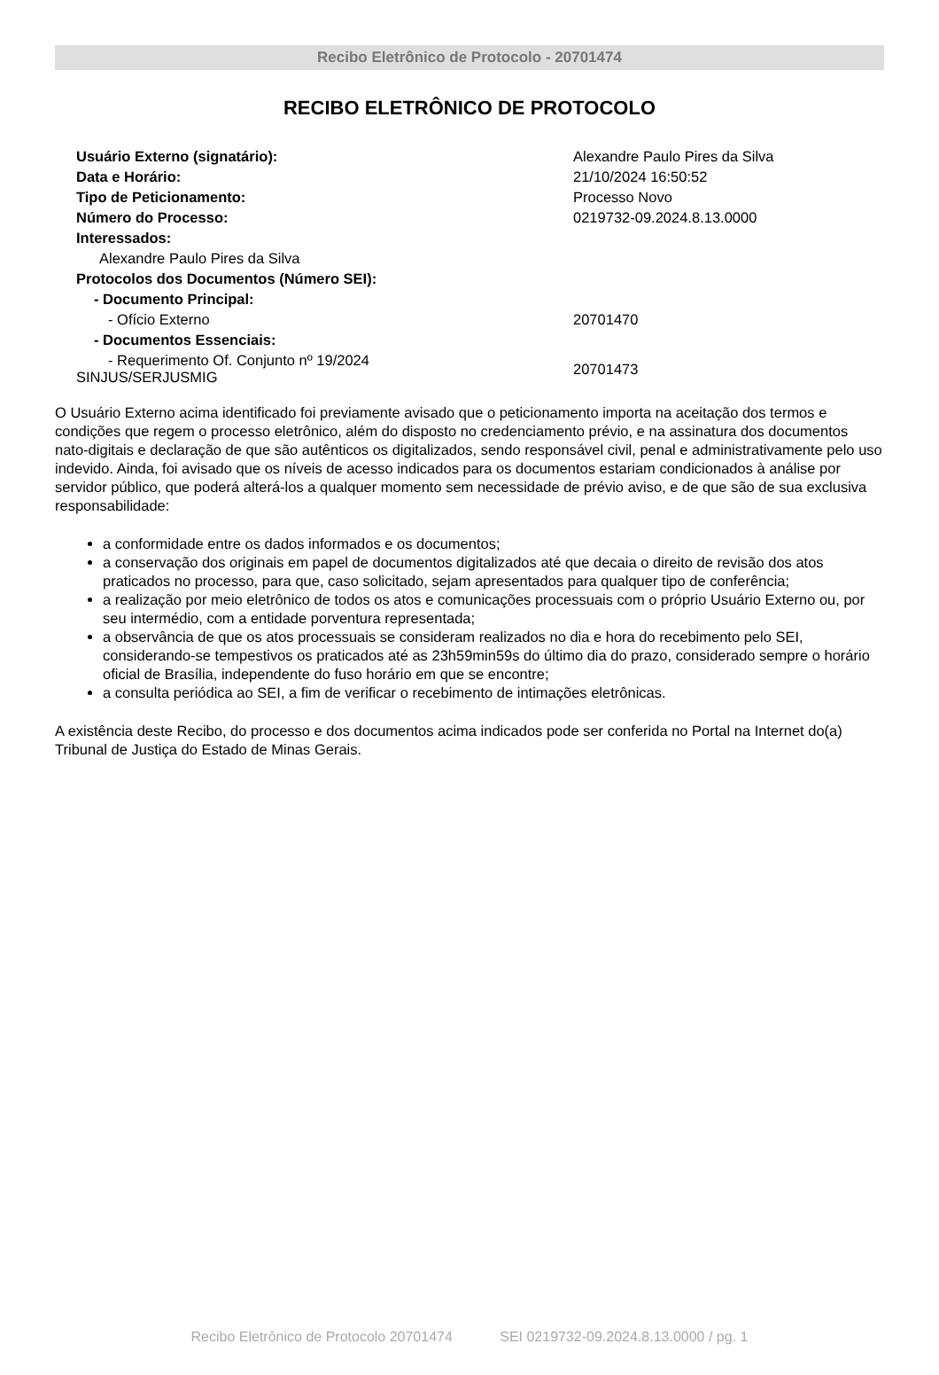Recibo Eletrônico de Protocolo - 20701474
RECIBO ELETRÔNICO DE PROTOCOLO
| Usuário Externo (signatário): | Alexandre Paulo Pires da Silva |
| Data e Horário: | 21/10/2024 16:50:52 |
| Tipo de Peticionamento: | Processo Novo |
| Número do Processo: | 0219732-09.2024.8.13.0000 |
| Interessados: | |
| Alexandre Paulo Pires da Silva | |
| Protocolos dos Documentos (Número SEI): | |
| - Documento Principal: | |
| - Ofício Externo | 20701470 |
| - Documentos Essenciais: | |
| - Requerimento Of. Conjunto nº 19/2024 SINJUS/SERJUSMIG | 20701473 |
O Usuário Externo acima identificado foi previamente avisado que o peticionamento importa na aceitação dos termos e condições que regem o processo eletrônico, além do disposto no credenciamento prévio, e na assinatura dos documentos nato-digitais e declaração de que são autênticos os digitalizados, sendo responsável civil, penal e administrativamente pelo uso indevido. Ainda, foi avisado que os níveis de acesso indicados para os documentos estariam condicionados à análise por servidor público, que poderá alterá-los a qualquer momento sem necessidade de prévio aviso, e de que são de sua exclusiva responsabilidade:
a conformidade entre os dados informados e os documentos;
a conservação dos originais em papel de documentos digitalizados até que decaia o direito de revisão dos atos praticados no processo, para que, caso solicitado, sejam apresentados para qualquer tipo de conferência;
a realização por meio eletrônico de todos os atos e comunicações processuais com o próprio Usuário Externo ou, por seu intermédio, com a entidade porventura representada;
a observância de que os atos processuais se consideram realizados no dia e hora do recebimento pelo SEI, considerando-se tempestivos os praticados até as 23h59min59s do último dia do prazo, considerado sempre o horário oficial de Brasília, independente do fuso horário em que se encontre;
a consulta periódica ao SEI, a fim de verificar o recebimento de intimações eletrônicas.
A existência deste Recibo, do processo e dos documentos acima indicados pode ser conferida no Portal na Internet do(a) Tribunal de Justiça do Estado de Minas Gerais.
Recibo Eletrônico de Protocolo 20701474 SEI 0219732-09.2024.8.13.0000 / pg. 1